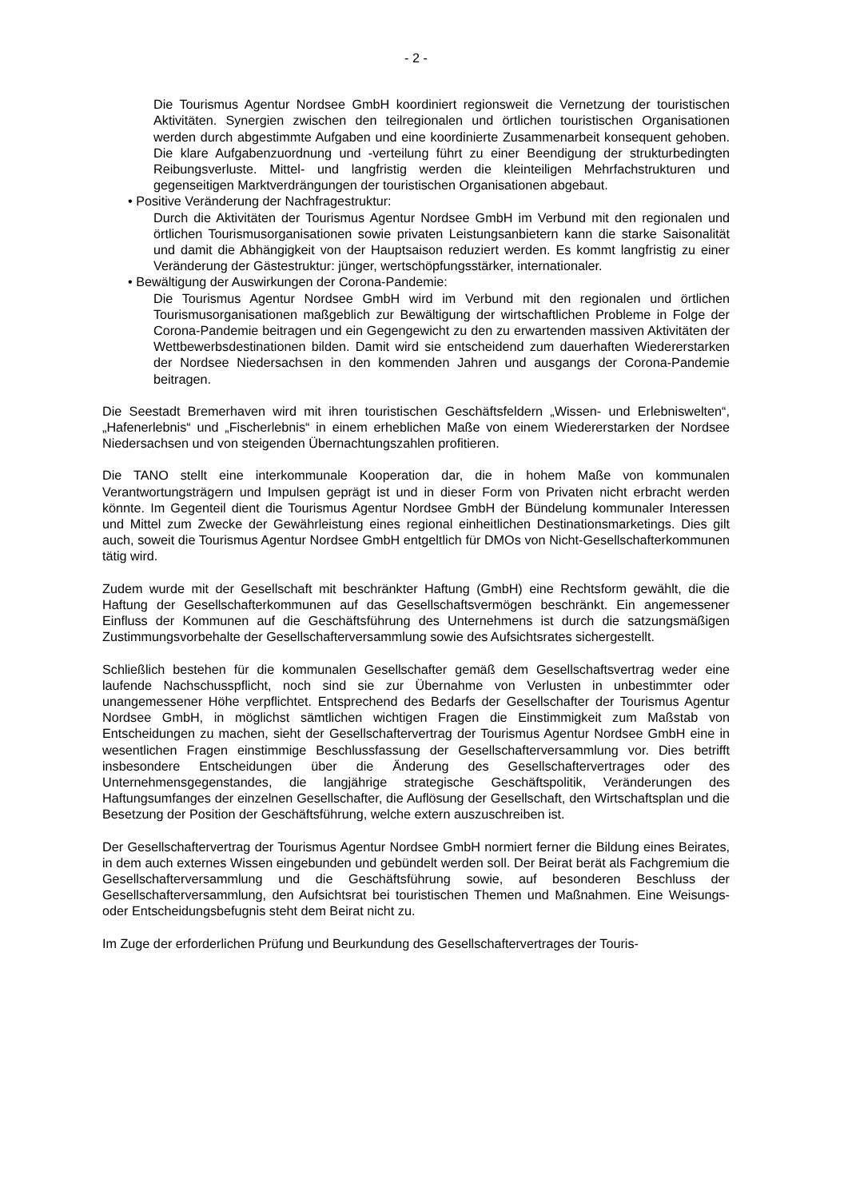- 2 -
Die Tourismus Agentur Nordsee GmbH koordiniert regionsweit die Vernetzung der touristischen Aktivitäten. Synergien zwischen den teilregionalen und örtlichen touristischen Organisationen werden durch abgestimmte Aufgaben und eine koordinierte Zusammenarbeit konsequent gehoben. Die klare Aufgabenzuordnung und -verteilung führt zu einer Beendigung der strukturbedingten Reibungsverluste. Mittel- und langfristig werden die kleinteiligen Mehrfachstrukturen und gegenseitigen Marktverdrängungen der touristischen Organisationen abgebaut.
• Positive Veränderung der Nachfragestruktur:
Durch die Aktivitäten der Tourismus Agentur Nordsee GmbH im Verbund mit den regionalen und örtlichen Tourismusorganisationen sowie privaten Leistungsanbietern kann die starke Saisonalität und damit die Abhängigkeit von der Hauptsaison reduziert werden. Es kommt langfristig zu einer Veränderung der Gästestruktur: jünger, wertschöpfungsstärker, internationaler.
• Bewältigung der Auswirkungen der Corona-Pandemie:
Die Tourismus Agentur Nordsee GmbH wird im Verbund mit den regionalen und örtlichen Tourismusorganisationen maßgeblich zur Bewältigung der wirtschaftlichen Probleme in Folge der Corona-Pandemie beitragen und ein Gegengewicht zu den zu erwartenden massiven Aktivitäten der Wettbewerbsdestinationen bilden. Damit wird sie entscheidend zum dauerhaften Wiedererstarken der Nordsee Niedersachsen in den kommenden Jahren und ausgangs der Corona-Pandemie beitragen.
Die Seestadt Bremerhaven wird mit ihren touristischen Geschäftsfeldern „Wissen- und Erlebniswelten“, „Hafenerlebnis“ und „Fischerlebnis“ in einem erheblichen Maße von einem Wiedererstarken der Nordsee Niedersachsen und von steigenden Übernachtungszahlen profitieren.
Die TANO stellt eine interkommunale Kooperation dar, die in hohem Maße von kommunalen Verantwortungsträgern und Impulsen geprägt ist und in dieser Form von Privaten nicht erbracht werden könnte. Im Gegenteil dient die Tourismus Agentur Nordsee GmbH der Bündelung kommunaler Interessen und Mittel zum Zwecke der Gewährleistung eines regional einheitlichen Destinationsmarketings. Dies gilt auch, soweit die Tourismus Agentur Nordsee GmbH entgeltlich für DMOs von Nicht-Gesellschafterkommunen tätig wird.
Zudem wurde mit der Gesellschaft mit beschränkter Haftung (GmbH) eine Rechtsform gewählt, die die Haftung der Gesellschafterkommunen auf das Gesellschaftsvermögen beschränkt. Ein angemessener Einfluss der Kommunen auf die Geschäftsführung des Unternehmens ist durch die satzungsmäßigen Zustimmungsvorbehalte der Gesellschafterversammlung sowie des Aufsichtsrates sichergestellt.
Schließlich bestehen für die kommunalen Gesellschafter gemäß dem Gesellschaftsvertrag weder eine laufende Nachschusspflicht, noch sind sie zur Übernahme von Verlusten in unbestimmter oder unangemessener Höhe verpflichtet. Entsprechend des Bedarfs der Gesellschafter der Tourismus Agentur Nordsee GmbH, in möglichst sämtlichen wichtigen Fragen die Einstimmigkeit zum Maßstab von Entscheidungen zu machen, sieht der Gesellschaftervertrag der Tourismus Agentur Nordsee GmbH eine in wesentlichen Fragen einstimmige Beschlussfassung der Gesellschafterversammlung vor. Dies betrifft insbesondere Entscheidungen über die Änderung des Gesellschaftervertrages oder des Unternehmensgegenstandes, die langjährige strategische Geschäftspolitik, Veränderungen des Haftungsumfanges der einzelnen Gesellschafter, die Auflösung der Gesellschaft, den Wirtschaftsplan und die Besetzung der Position der Geschäftsführung, welche extern auszuschreiben ist.
Der Gesellschaftervertrag der Tourismus Agentur Nordsee GmbH normiert ferner die Bildung eines Beirates, in dem auch externes Wissen eingebunden und gebündelt werden soll. Der Beirat berät als Fachgremium die Gesellschafterversammlung und die Geschäftsführung sowie, auf besonderen Beschluss der Gesellschafterversammlung, den Aufsichtsrat bei touristischen Themen und Maßnahmen. Eine Weisungs- oder Entscheidungsbefugnis steht dem Beirat nicht zu.
Im Zuge der erforderlichen Prüfung und Beurkundung des Gesellschaftervertrages der Touris-